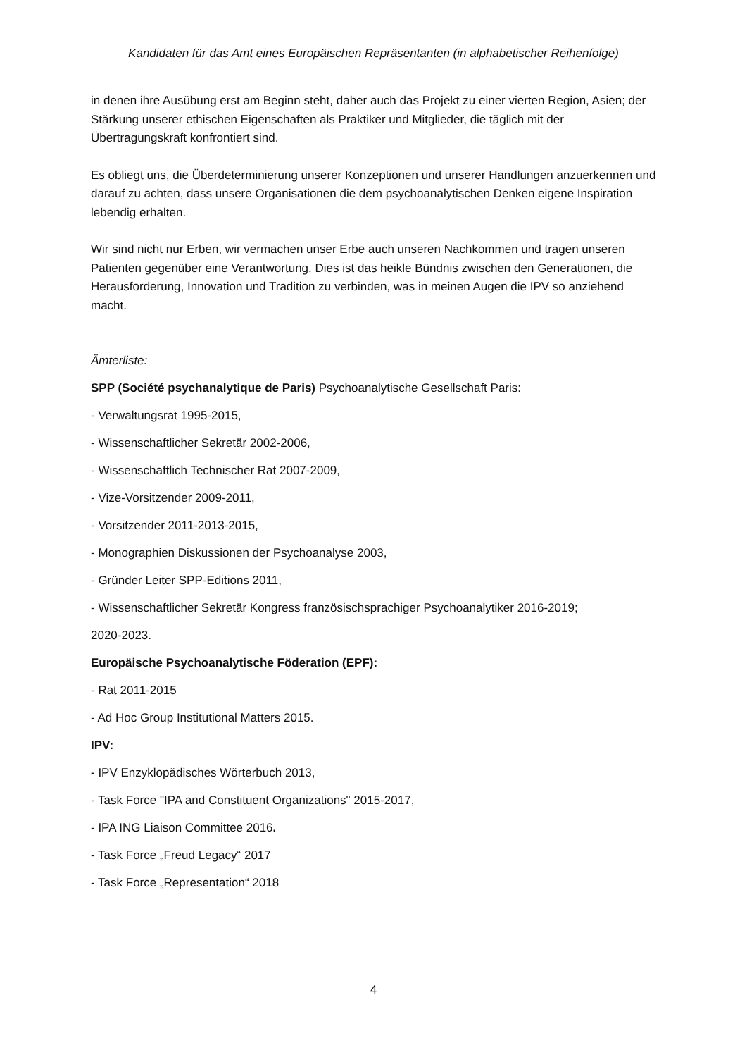Kandidaten für das Amt eines Europäischen Repräsentanten (in alphabetischer Reihenfolge)
in denen ihre Ausübung erst am Beginn steht, daher auch das Projekt zu einer vierten Region, Asien; der Stärkung unserer ethischen Eigenschaften als Praktiker und Mitglieder, die täglich mit der Übertragungskraft konfrontiert sind.
Es obliegt uns, die Überdeterminierung unserer Konzeptionen und unserer Handlungen anzuerkennen und darauf zu achten, dass unsere Organisationen die dem psychoanalytischen Denken eigene Inspiration lebendig erhalten.
Wir sind nicht nur Erben, wir vermachen unser Erbe auch unseren Nachkommen und tragen unseren Patienten gegenüber eine Verantwortung. Dies ist das heikle Bündnis zwischen den Generationen, die Herausforderung, Innovation und Tradition zu verbinden, was in meinen Augen die IPV so anziehend macht.
Ämterliste:
SPP (Société psychanalytique de Paris) Psychoanalytische Gesellschaft Paris:
- Verwaltungsrat 1995-2015,
- Wissenschaftlicher Sekretär 2002-2006,
- Wissenschaftlich Technischer Rat 2007-2009,
- Vize-Vorsitzender 2009-2011,
- Vorsitzender 2011-2013-2015,
- Monographien Diskussionen der Psychoanalyse 2003,
- Gründer Leiter SPP-Editions 2011,
- Wissenschaftlicher Sekretär Kongress französischsprachiger Psychoanalytiker 2016-2019;
2020-2023.
Europäische Psychoanalytische Föderation (EPF):
- Rat 2011-2015
- Ad Hoc Group Institutional Matters 2015.
IPV:
- IPV Enzyklopädisches Wörterbuch 2013,
- Task Force "IPA and Constituent Organizations" 2015-2017,
- IPA ING Liaison Committee 2016.
- Task Force „Freud Legacy“ 2017
- Task Force „Representation“ 2018
4